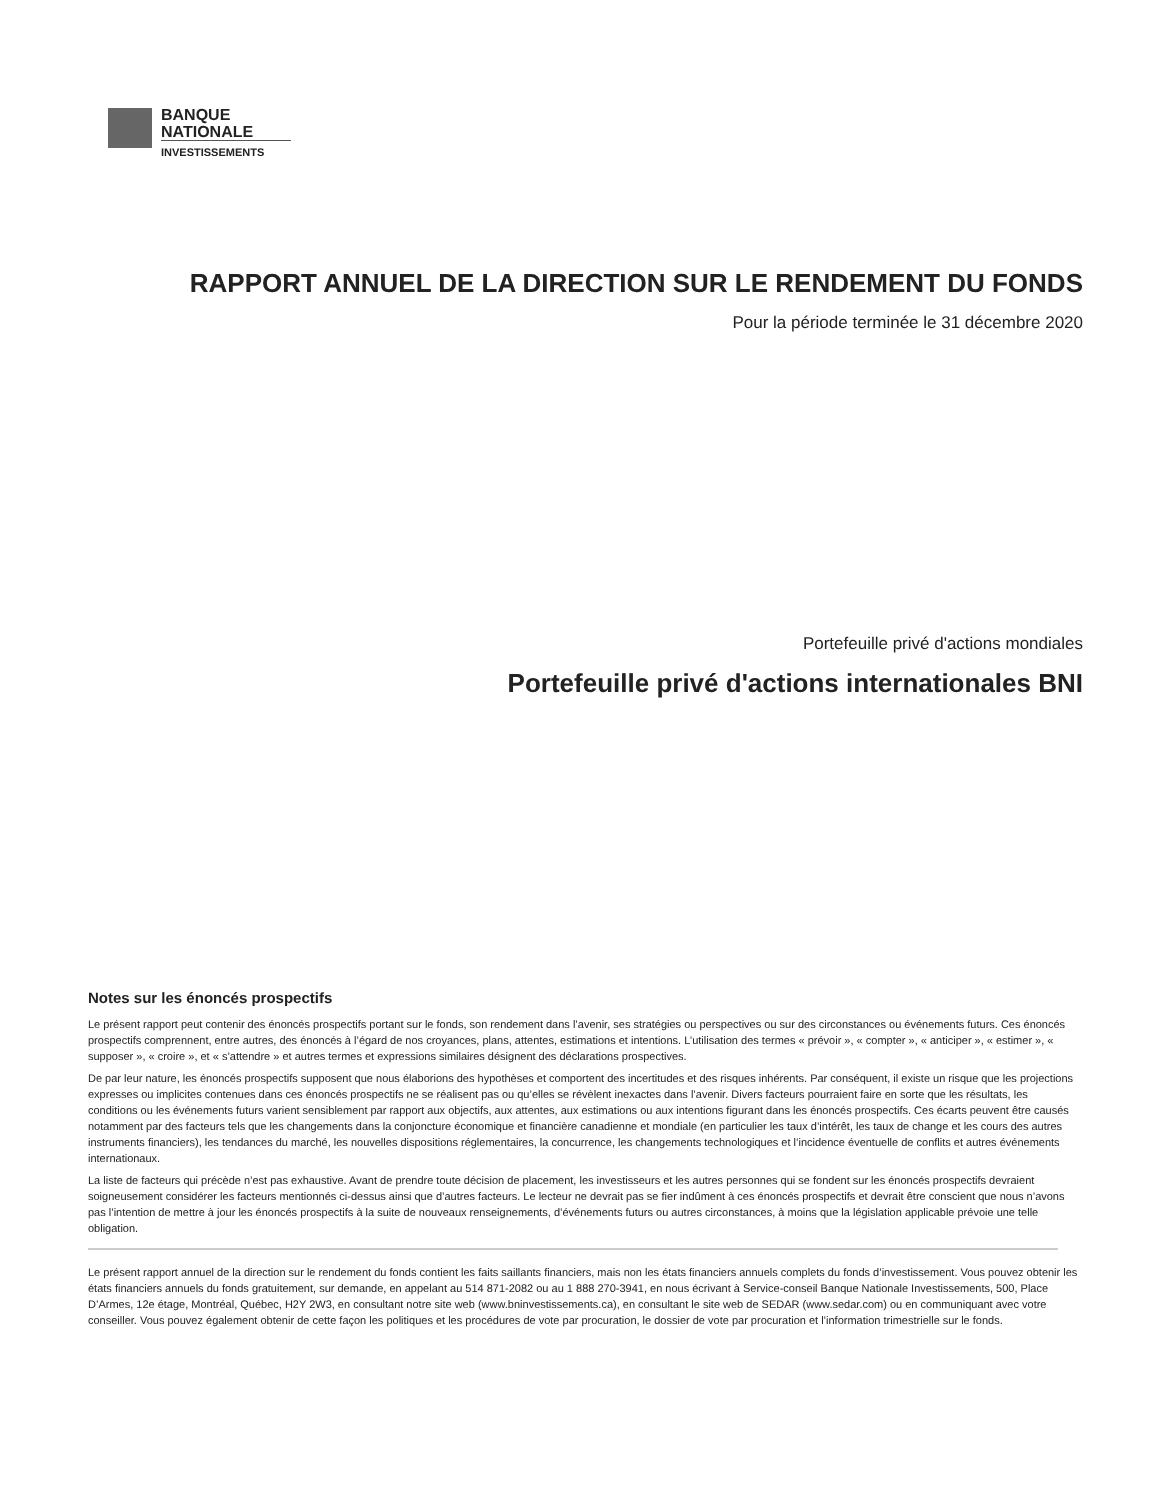BANQUE
NATIONALE
INVESTISSEMENTS
RAPPORT ANNUEL DE LA DIRECTION SUR LE RENDEMENT DU FONDS
Pour la période terminée le 31 décembre 2020
Portefeuille privé d'actions mondiales
Portefeuille privé d'actions internationales BNI
Notes sur les énoncés prospectifs
Le présent rapport peut contenir des énoncés prospectifs portant sur le fonds, son rendement dans l’avenir, ses stratégies ou perspectives ou sur des circonstances ou événements futurs. Ces énoncés prospectifs comprennent, entre autres, des énoncés à l’égard de nos croyances, plans, attentes, estimations et intentions. L’utilisation des termes « prévoir », « compter », « anticiper », « estimer », « supposer », « croire », et « s’attendre » et autres termes et expressions similaires désignent des déclarations prospectives.
De par leur nature, les énoncés prospectifs supposent que nous élaborions des hypothèses et comportent des incertitudes et des risques inhérents. Par conséquent, il existe un risque que les projections expresses ou implicites contenues dans ces énoncés prospectifs ne se réalisent pas ou qu’elles se révèlent inexactes dans l’avenir. Divers facteurs pourraient faire en sorte que les résultats, les conditions ou les événements futurs varient sensiblement par rapport aux objectifs, aux attentes, aux estimations ou aux intentions figurant dans les énoncés prospectifs. Ces écarts peuvent être causés notamment par des facteurs tels que les changements dans la conjoncture économique et financière canadienne et mondiale (en particulier les taux d’intérêt, les taux de change et les cours des autres instruments financiers), les tendances du marché, les nouvelles dispositions réglementaires, la concurrence, les changements technologiques et l’incidence éventuelle de conflits et autres événements internationaux.
La liste de facteurs qui précède n’est pas exhaustive. Avant de prendre toute décision de placement, les investisseurs et les autres personnes qui se fondent sur les énoncés prospectifs devraient soigneusement considérer les facteurs mentionnés ci-dessus ainsi que d’autres facteurs. Le lecteur ne devrait pas se fier indûment à ces énoncés prospectifs et devrait être conscient que nous n’avons pas l’intention de mettre à jour les énoncés prospectifs à la suite de nouveaux renseignements, d’événements futurs ou autres circonstances, à moins que la législation applicable prévoie une telle obligation.
Le présent rapport annuel de la direction sur le rendement du fonds contient les faits saillants financiers, mais non les états financiers annuels complets du fonds d’investissement. Vous pouvez obtenir les états financiers annuels du fonds gratuitement, sur demande, en appelant au 514 871-2082 ou au 1 888 270-3941, en nous écrivant à Service-conseil Banque Nationale Investissements, 500, Place D’Armes, 12e étage, Montréal, Québec, H2Y 2W3, en consultant notre site web (www.bninvestissements.ca), en consultant le site web de SEDAR (www.sedar.com) ou en communiquant avec votre conseiller. Vous pouvez également obtenir de cette façon les politiques et les procédures de vote par procuration, le dossier de vote par procuration et l’information trimestrielle sur le fonds.